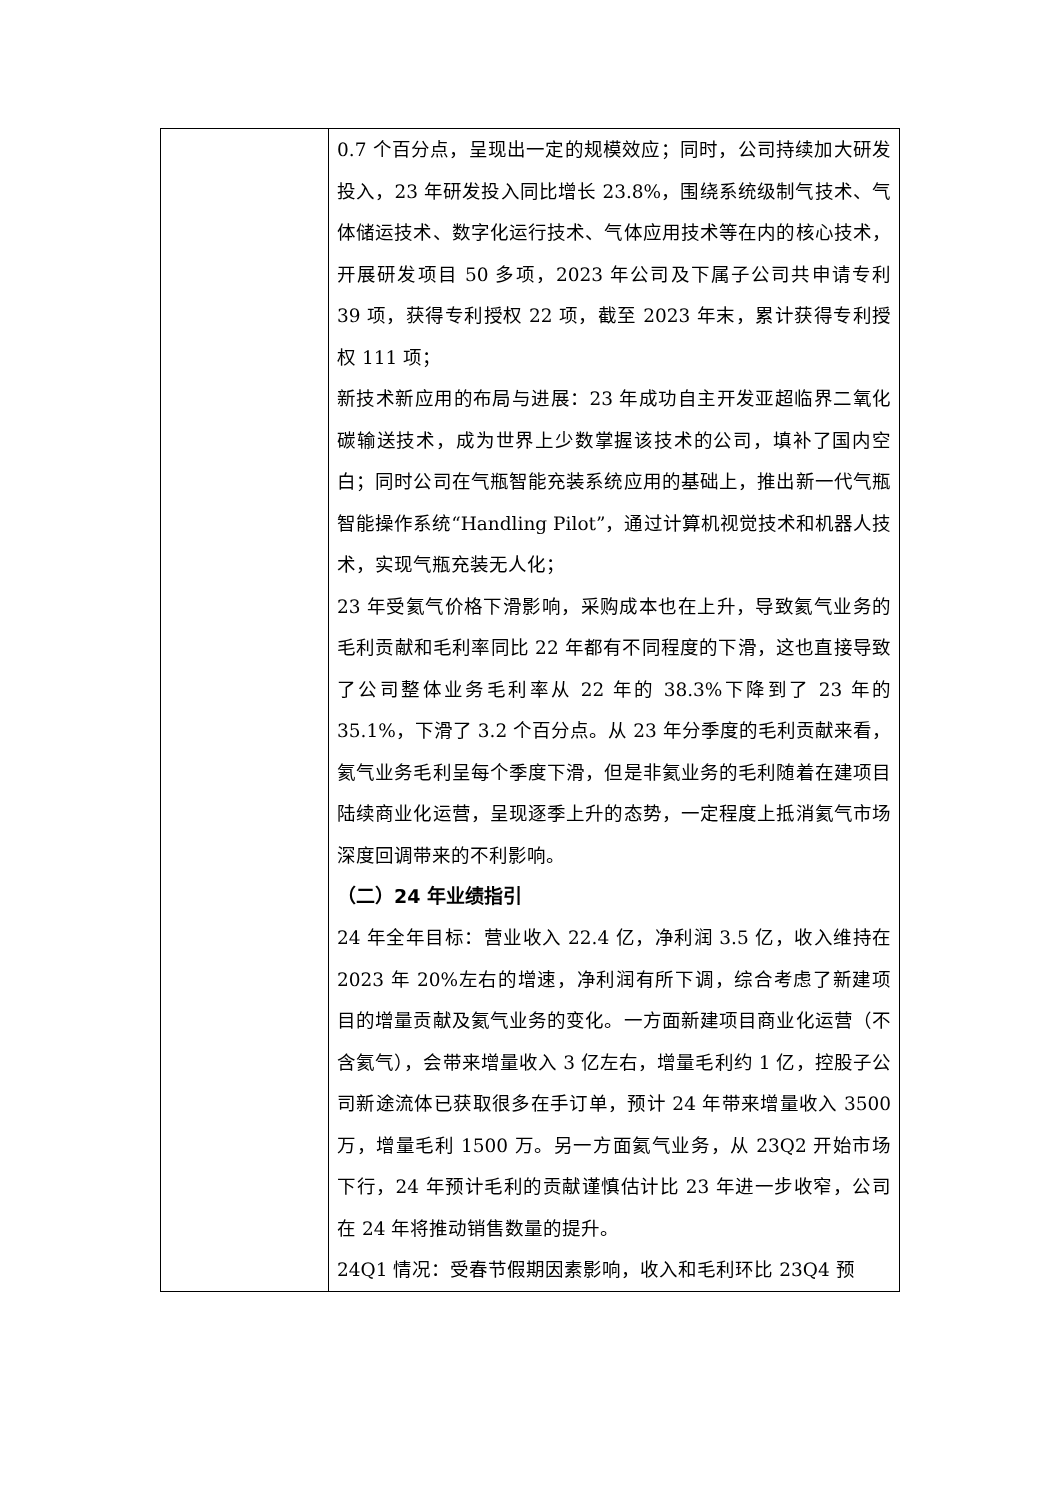| | 0.7 个百分点，呈现出一定的规模效应；同时，公司持续加大研发投入，23 年研发投入同比增长 23.8%，围绕系统级制气技术、气体储运技术、数字化运行技术、气体应用技术等在内的核心技术，开展研发项目 50 多项，2023 年公司及下属子公司共申请专利 39 项，获得专利授权 22 项，截至 2023 年末，累计获得专利授权 111 项； 新技术新应用的布局与进展：23 年成功自主开发亚超临界二氧化碳输送技术，成为世界上少数掌握该技术的公司，填补了国内空白；同时公司在气瓶智能充装系统应用的基础上，推出新一代气瓶智能操作系统“Handling Pilot”，通过计算机视觉技术和机器人技术，实现气瓶充装无人化； 23 年受氦气价格下滑影响，采购成本也在上升，导致氦气业务的毛利贡献和毛利率同比 22 年都有不同程度的下滑，这也直接导致了公司整体业务毛利率从 22 年的 38.3%下降到了 23 年的 35.1%，下滑了 3.2 个百分点。从 23 年分季度的毛利贡献来看，氦气业务毛利呈每个季度下滑，但是非氦业务的毛利随着在建项目陆续商业化运营，呈现逐季上升的态势，一定程度上抵消氦气市场深度回调带来的不利影响。 （二）24 年业绩指引 24 年全年目标：营业收入 22.4 亿，净利润 3.5 亿，收入维持在 2023 年 20%左右的增速，净利润有所下调，综合考虑了新建项目的增量贡献及氦气业务的变化。一方面新建项目商业化运营（不含氦气），会带来增量收入 3 亿左右，增量毛利约 1 亿，控股子公司新途流体已获取很多在手订单，预计 24 年带来增量收入 3500 万，增量毛利 1500 万。另一方面氦气业务，从 23Q2 开始市场下行，24 年预计毛利的贡献谨慎估计比 23 年进一步收窄，公司在 24 年将推动销售数量的提升。 24Q1 情况：受春节假期因素影响，收入和毛利环比 23Q4 预 |